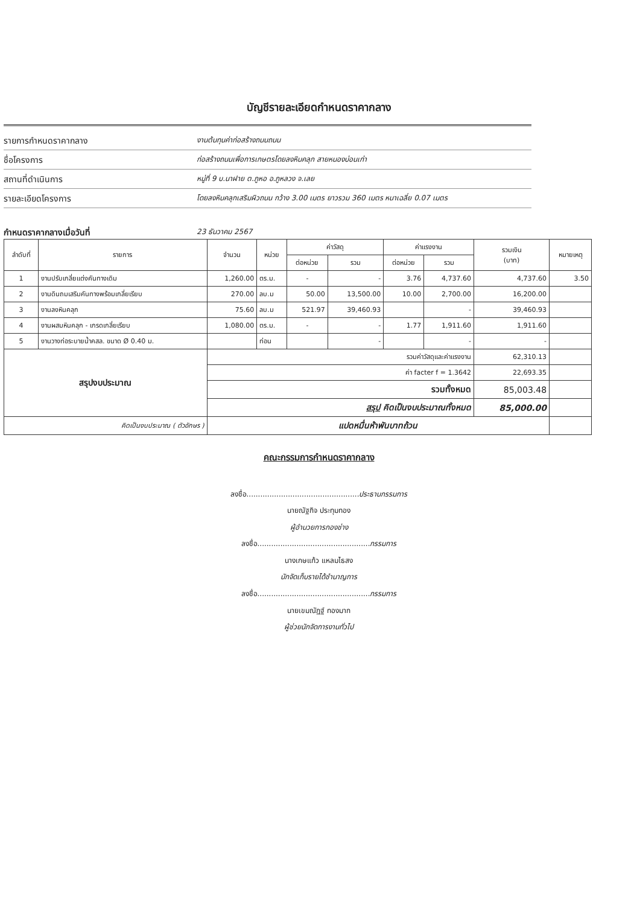บัญชีรายละเอียดกำหนดราคากลาง
รายการกำหนดราคากลาง
งานต้นทุนค่าก่อสร้างถนนถนน
ชื่อโครงการ
ก่อสร้างถนนเพื่อการเกษตรโดยลงหินคลุก สายหนองบ่อนเก่า
สถานที่ดำเนินการ
หมู่ที่ 9 บ.นาฝาย ต.ภูหอ อ.ภูหลวง จ.เลย
รายละเอียดโครงการ
โดยลงหินคลุกเสริมผิวถนน กว้าง 3.00 เมตร ยาวรวม 360 เมตร หนาเฉลี่ย 0.07 เมตร
กำหนดราคากลางเมื่อวันที่
23 ธันวาคม 2567
| ลำดับที่ | รายการ | จำนวน | หน่วย | ค่าวัสดุ | | ค่าแรงงาน | | รวมเงิน (บาท) | หมายเหตุ |
| --- | --- | --- | --- | --- | --- | --- | --- | --- | --- |
| | | | | ต่อหน่วย | รวม | ต่อหน่วย | รวม | | |
| 1 | งานปรับเกลี่ยแต่งคันทางเดิม | 1,260.00 | ตร.ม. | - | - | 3.76 | 4,737.60 | 4,737.60 | 3.50 |
| 2 | งานดินถมเสริมคันทางพร้อมเกลี่ยเรียบ | 270.00 | ลบ.ม | 50.00 | 13,500.00 | 10.00 | 2,700.00 | 16,200.00 | |
| 3 | งานลงหินคลุก | 75.60 | ลบ.ม | 521.97 | 39,460.93 | | - | 39,460.93 | |
| 4 | งานผสมหินคลุก - เกรดเกลี่ยเรียบ | 1,080.00 | ตร.ม. | - | - | 1.77 | 1,911.60 | 1,911.60 | |
| 5 | งานวางท่อระบายน้ำคสล. ขนาด Ø 0.40 ม. | | ท่อน | | - | | - | - | |
| สรุปงบประมาณ | | รวมค่าวัสดุและค่าแรงงาน | | | | | | 62,310.13 | |
| | | ค่า facter f = 1.3642 | | | | | | 22,693.35 | |
| | | รวมทั้งหมด | | | | | | 85,003.48 | |
| | | สรุป คิดเป็นงบประมาณทั้งหมด | | | | | | 85,000.00 | |
| คิดเป็นงบประมาณ ( ตัวอักษร ) | | แปดหมื่นห้าพันบาทถ้วน | | | | | | | |
คณะกรรมการกำหนดราคากลาง
ลงชื่อ.................................................ประธานกรรมการ
นายณัฐกิจ ประทุมทอง
ผู้อำนวยการกองช่าง
ลงชื่อ.................................................กรรมการ
นางเกษแก้ว แหลมไธสง
นักจัดเก็บรายได้ชำนาญการ
ลงชื่อ.................................................กรรมการ
นายเขมณัฏฐ์ ทองมาก
ผู้ช่วยนักจัดการงานทั่วไป